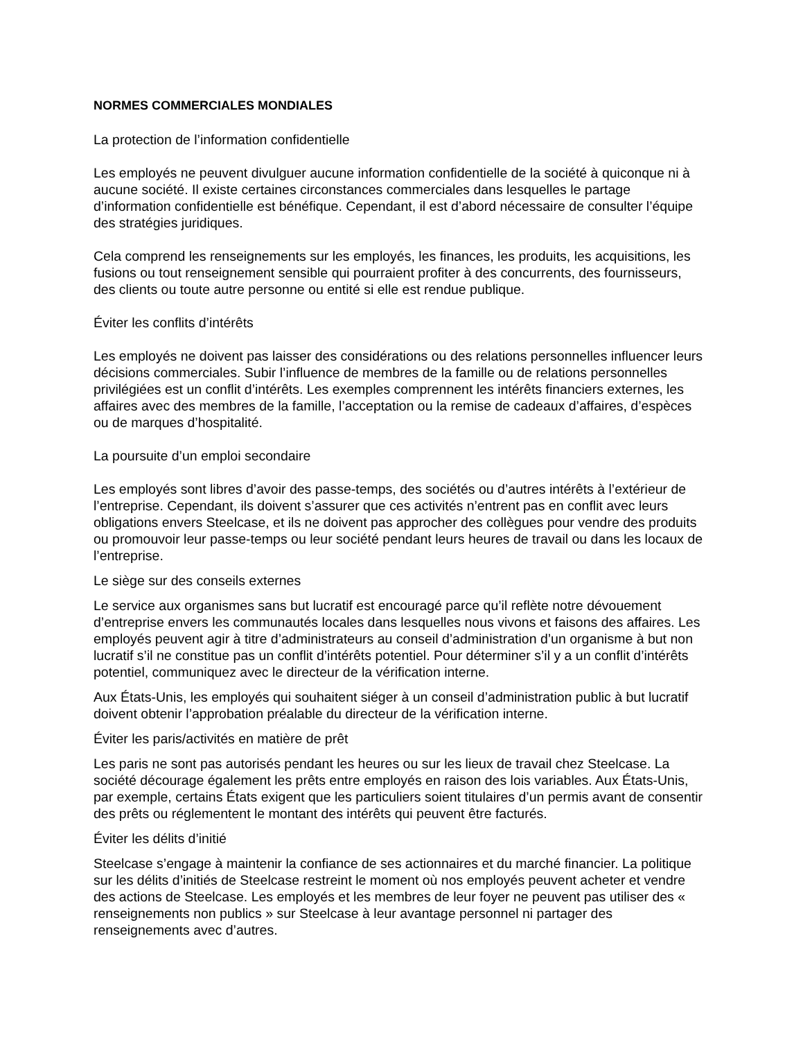NORMES COMMERCIALES MONDIALES
La protection de l’information confidentielle
Les employés ne peuvent divulguer aucune information confidentielle de la société à quiconque ni à aucune société. Il existe certaines circonstances commerciales dans lesquelles le partage d’information confidentielle est bénéfique. Cependant, il est d’abord nécessaire de consulter l’équipe des stratégies juridiques.
Cela comprend les renseignements sur les employés, les finances, les produits, les acquisitions, les fusions ou tout renseignement sensible qui pourraient profiter à des concurrents, des fournisseurs, des clients ou toute autre personne ou entité si elle est rendue publique.
Éviter les conflits d’intérêts
Les employés ne doivent pas laisser des considérations ou des relations personnelles influencer leurs décisions commerciales. Subir l’influence de membres de la famille ou de relations personnelles privilégiées est un conflit d’intérêts. Les exemples comprennent les intérêts financiers externes, les affaires avec des membres de la famille, l’acceptation ou la remise de cadeaux d’affaires, d’espèces ou de marques d’hospitalité.
La poursuite d’un emploi secondaire
Les employés sont libres d’avoir des passe-temps, des sociétés ou d’autres intérêts à l’extérieur de l’entreprise. Cependant, ils doivent s’assurer que ces activités n’entrent pas en conflit avec leurs obligations envers Steelcase, et ils ne doivent pas approcher des collègues pour vendre des produits ou promouvoir leur passe-temps ou leur société pendant leurs heures de travail ou dans les locaux de l’entreprise.
Le siège sur des conseils externes
Le service aux organismes sans but lucratif est encouragé parce qu’il reflète notre dévouement d’entreprise envers les communautés locales dans lesquelles nous vivons et faisons des affaires. Les employés peuvent agir à titre d’administrateurs au conseil d’administration d’un organisme à but non lucratif s’il ne constitue pas un conflit d’intérêts potentiel. Pour déterminer s’il y a un conflit d’intérêts potentiel, communiquez avec le directeur de la vérification interne.
Aux États-Unis, les employés qui souhaitent siéger à un conseil d’administration public à but lucratif doivent obtenir l’approbation préalable du directeur de la vérification interne.
Éviter les paris/activités en matière de prêt
Les paris ne sont pas autorisés pendant les heures ou sur les lieux de travail chez Steelcase. La société décourage également les prêts entre employés en raison des lois variables. Aux États-Unis, par exemple, certains États exigent que les particuliers soient titulaires d’un permis avant de consentir des prêts ou réglementent le montant des intérêts qui peuvent être facturés.
Éviter les délits d’initié
Steelcase s’engage à maintenir la confiance de ses actionnaires et du marché financier. La politique sur les délits d’initiés de Steelcase restreint le moment où nos employés peuvent acheter et vendre des actions de Steelcase. Les employés et les membres de leur foyer ne peuvent pas utiliser des « renseignements non publics » sur Steelcase à leur avantage personnel ni partager des renseignements avec d’autres.